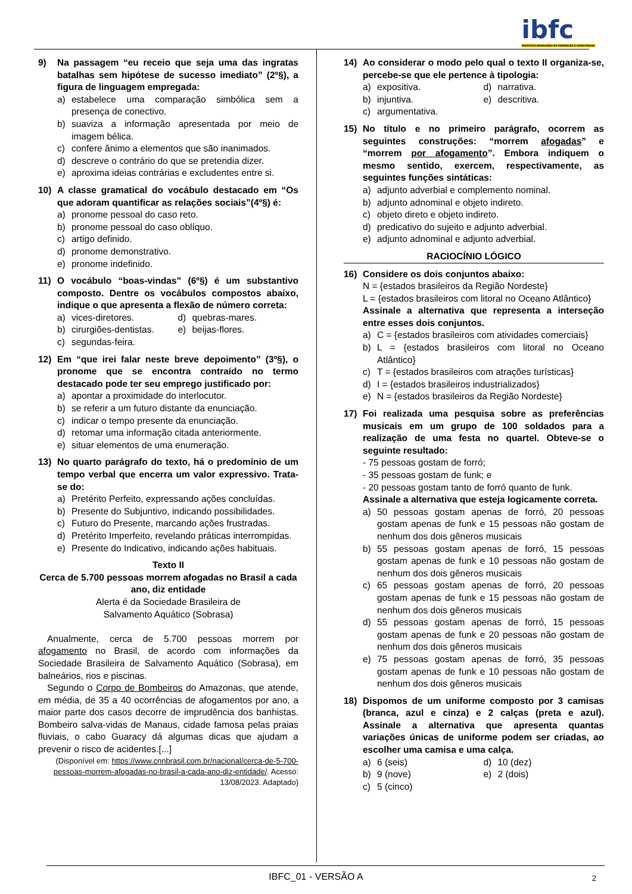ibfc
INSTITUTO BRASILEIRO DE FORMAÇÃO E CAPACITAÇÃO
9) Na passagem “eu receio que seja uma das ingratas batalhas sem hipótese de sucesso imediato” (2º§), a figura de linguagem empregada:
a) estabelece uma comparação simbólica sem a presença de conectivo.
b) suaviza a informação apresentada por meio de imagem bélica.
c) confere ânimo a elementos que são inanimados.
d) descreve o contrário do que se pretendia dizer.
e) aproxima ideias contrárias e excludentes entre si.
10) A classe gramatical do vocábulo destacado em “Os que adoram quantificar as relações sociais”(4º§) é:
a) pronome pessoal do caso reto.
b) pronome pessoal do caso oblíquo.
c) artigo definido.
d) pronome demonstrativo.
e) pronome indefinido.
11) O vocábulo “boas-vindas” (6º§) é um substantivo composto. Dentre os vocábulos compostos abaixo, indique o que apresenta a flexão de número correta:
a) vices-diretores.
d) quebras-mares.
b) cirurgiões-dentistas.
e) beijas-flores.
c) segundas-feira.
12) Em “que irei falar neste breve depoimento” (3º§), o pronome que se encontra contraído no termo destacado pode ter seu emprego justificado por:
a) apontar a proximidade do interlocutor.
b) se referir a um futuro distante da enunciação.
c) indicar o tempo presente da enunciação.
d) retomar uma informação citada anteriormente.
e) situar elementos de uma enumeração.
13) No quarto parágrafo do texto, há o predomínio de um tempo verbal que encerra um valor expressivo. Trata-se do:
a) Pretérito Perfeito, expressando ações concluídas.
b) Presente do Subjuntivo, indicando possibilidades.
c) Futuro do Presente, marcando ações frustradas.
d) Pretérito Imperfeito, revelando práticas interrompidas.
e) Presente do Indicativo, indicando ações habituais.
Texto II
Cerca de 5.700 pessoas morrem afogadas no Brasil a cada ano, diz entidade
Alerta é da Sociedade Brasileira de
Salvamento Aquático (Sobrasa)
Anualmente, cerca de 5.700 pessoas morrem por afogamento no Brasil, de acordo com informações da Sociedade Brasileira de Salvamento Aquático (Sobrasa), em balneários, rios e piscinas.
Segundo o Corpo de Bombeiros do Amazonas, que atende, em média, de 35 a 40 ocorrências de afogamentos por ano, a maior parte dos casos decorre de imprudência dos banhistas. Bombeiro salva-vidas de Manaus, cidade famosa pelas praias fluviais, o cabo Guaracy dá algumas dicas que ajudam a prevenir o risco de acidentes.[...]
(Disponível em: https://www.cnnbrasil.com.br/nacional/cerca-de-5-700-pessoas-morrem-afogadas-no-brasil-a-cada-ano-diz-entidade/. Acesso: 13/08/2023. Adaptado)
14) Ao considerar o modo pelo qual o texto II organiza-se, percebe-se que ele pertence à tipologia:
a) expositiva.
d) narrativa.
b) injuntiva.
e) descritiva.
c) argumentativa.
15) No título e no primeiro parágrafo, ocorrem as seguintes construções: “morrem afogadas” e “morrem por afogamento”. Embora indiquem o mesmo sentido, exercem, respectivamente, as seguintes funções sintáticas:
a) adjunto adverbial e complemento nominal.
b) adjunto adnominal e objeto indireto.
c) objeto direto e objeto indireto.
d) predicativo do sujeito e adjunto adverbial.
e) adjunto adnominal e adjunto adverbial.
RACIOCÍNIO LÓGICO
16) Considere os dois conjuntos abaixo:
N = {estados brasileiros da Região Nordeste}
L = {estados brasileiros com litoral no Oceano Atlântico}
Assinale a alternativa que representa a interseção entre esses dois conjuntos.
a) C = {estados brasileiros com atividades comerciais}
b) L = {estados brasileiros com litoral no Oceano Atlântico}
c) T = {estados brasileiros com atrações turísticas}
d) I = {estados brasileiros industrializados}
e) N = {estados brasileiros da Região Nordeste}
17) Foi realizada uma pesquisa sobre as preferências musicais em um grupo de 100 soldados para a realização de uma festa no quartel. Obteve-se o seguinte resultado:
- 75 pessoas gostam de forró;
- 35 pessoas gostam de funk; e
- 20 pessoas gostam tanto de forró quanto de funk.
Assinale a alternativa que esteja logicamente correta.
a) 50 pessoas gostam apenas de forró, 20 pessoas gostam apenas de funk e 15 pessoas não gostam de nenhum dos dois gêneros musicais
b) 55 pessoas gostam apenas de forró, 15 pessoas gostam apenas de funk e 10 pessoas não gostam de nenhum dos dois gêneros musicais
c) 65 pessoas gostam apenas de forró, 20 pessoas gostam apenas de funk e 15 pessoas não gostam de nenhum dos dois gêneros musicais
d) 55 pessoas gostam apenas de forró, 15 pessoas gostam apenas de funk e 20 pessoas não gostam de nenhum dos dois gêneros musicais
e) 75 pessoas gostam apenas de forró, 35 pessoas gostam apenas de funk e 10 pessoas não gostam de nenhum dos dois gêneros musicais
18) Dispomos de um uniforme composto por 3 camisas (branca, azul e cinza) e 2 calças (preta e azul). Assinale a alternativa que apresenta quantas variações únicas de uniforme podem ser criadas, ao escolher uma camisa e uma calça.
a) 6 (seis)
d) 10 (dez)
b) 9 (nove)
e) 2 (dois)
c) 5 (cinco)
IBFC_01 - VERSÃO A 2